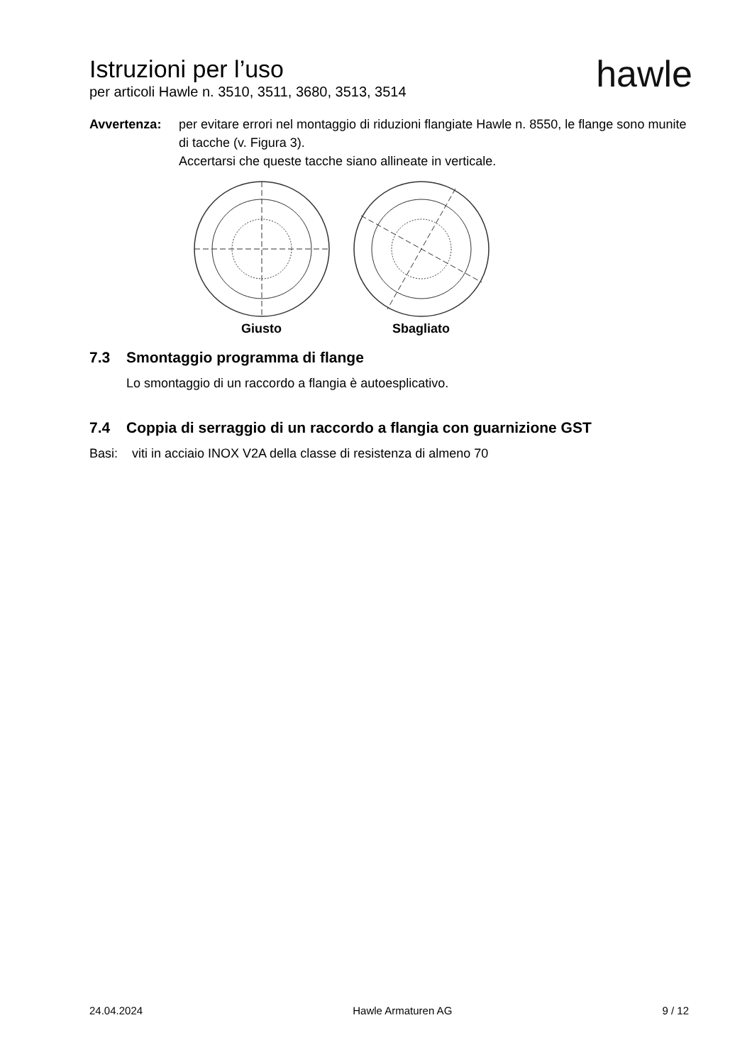Istruzioni per l’uso
per articoli Hawle n. 3510, 3511, 3680, 3513, 3514
hawle
Avvertenza: per evitare errori nel montaggio di riduzioni flangiate Hawle n. 8550, le flange sono munite di tacche (v. Figura 3).
Accertarsi che queste tacche siano allineate in verticale.
Giusto Sbagliato
7.3 Smontaggio programma di flange
Lo smontaggio di un raccordo a flangia è autoesplicativo.
7.4 Coppia di serraggio di un raccordo a flangia con guarnizione GST
Basi: viti in acciaio INOX V2A della classe di resistenza di almeno 70
24.04.2024 Hawle Armaturen AG 9 / 12